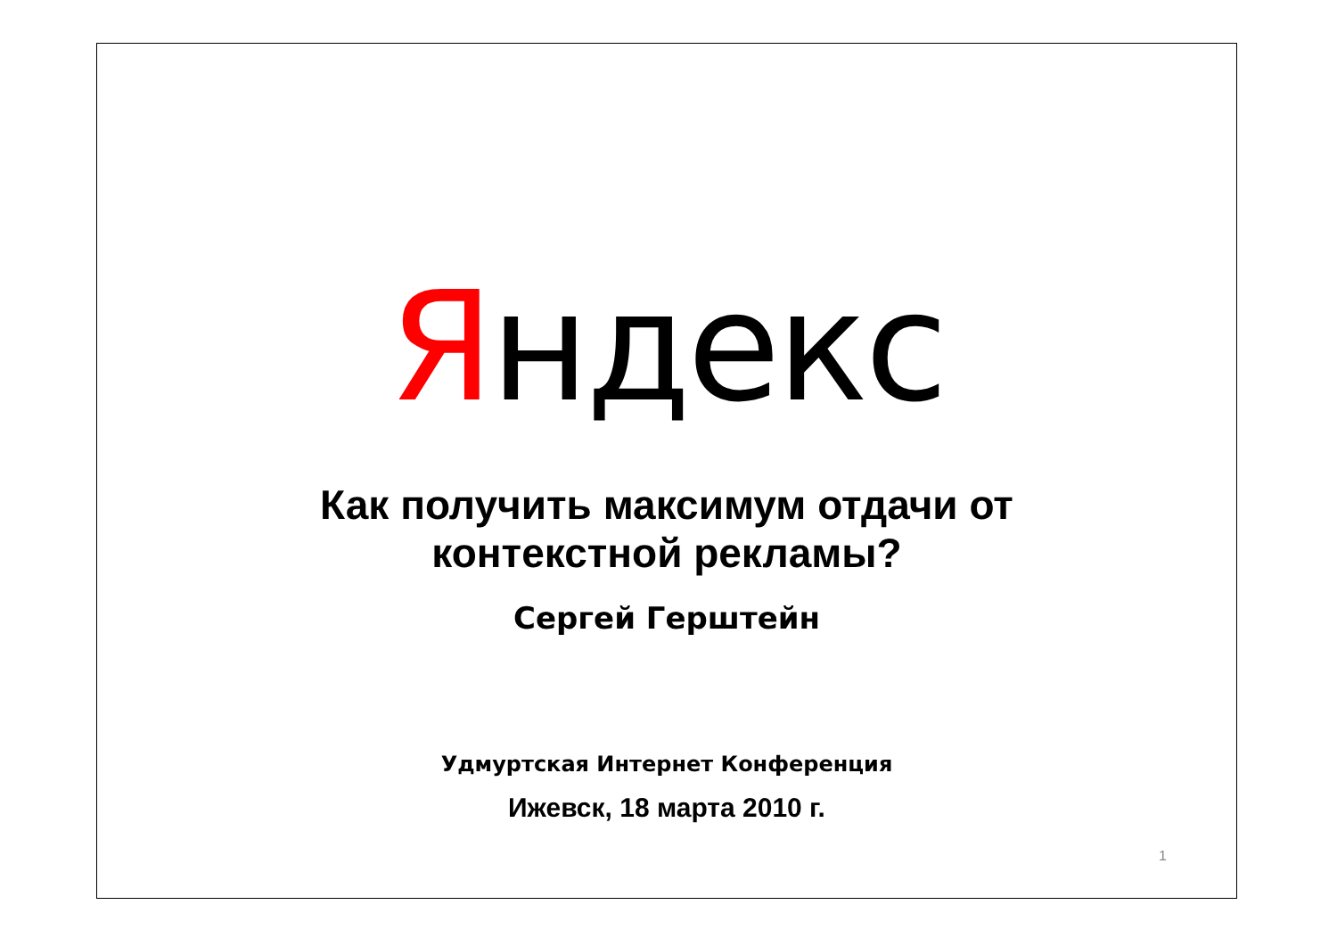Яндекс
Как получить максимум отдачи от
контекстной рекламы?
Сергей Герштейн
Удмуртская Интернет Конференция
Ижевск, 18 марта 2010 г.
1